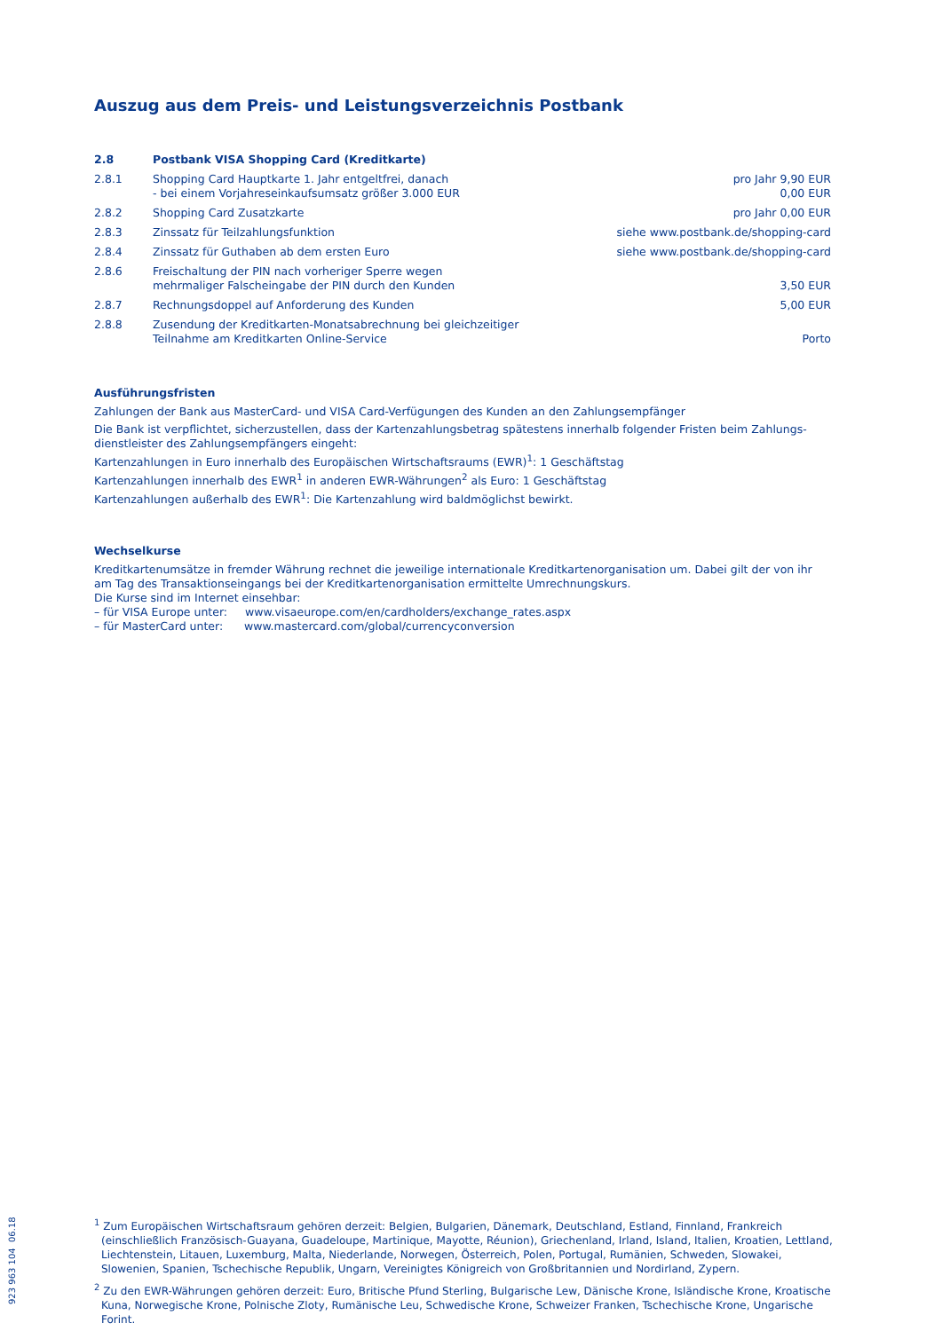Auszug aus dem Preis- und Leistungsverzeichnis Postbank
| 2.8 | Postbank VISA Shopping Card (Kreditkarte) | |
| 2.8.1 | Shopping Card Hauptkarte 1. Jahr entgeltfrei, danach - bei einem Vorjahreseinkaufsumsatz größer 3.000 EUR | pro Jahr 9,90 EUR 0,00 EUR |
| 2.8.2 | Shopping Card Zusatzkarte | pro Jahr 0,00 EUR |
| 2.8.3 | Zinssatz für Teilzahlungsfunktion | siehe www.postbank.de/shopping-card |
| 2.8.4 | Zinssatz für Guthaben ab dem ersten Euro | siehe www.postbank.de/shopping-card |
| 2.8.6 | Freischaltung der PIN nach vorheriger Sperre wegen mehrmaliger Falscheingabe der PIN durch den Kunden | 3,50 EUR |
| 2.8.7 | Rechnungsdoppel auf Anforderung des Kunden | 5,00 EUR |
| 2.8.8 | Zusendung der Kreditkarten-Monatsabrechnung bei gleichzeitiger Teilnahme am Kreditkarten Online-Service | Porto |
Ausführungsfristen
Zahlungen der Bank aus MasterCard- und VISA Card-Verfügungen des Kunden an den Zahlungsempfänger
Die Bank ist verpflichtet, sicherzustellen, dass der Kartenzahlungsbetrag spätestens innerhalb folgender Fristen beim Zahlungs-dienstleister des Zahlungsempfängers eingeht:
Kartenzahlungen in Euro innerhalb des Europäischen Wirtschaftsraums (EWR)<sup>1</sup>: 1 Geschäftstag
Kartenzahlungen innerhalb des EWR<sup>1</sup> in anderen EWR-Währungen<sup>2</sup> als Euro: 1 Geschäftstag
Kartenzahlungen außerhalb des EWR<sup>1</sup>: Die Kartenzahlung wird baldmöglichst bewirkt.
Wechselkurse
Kreditkartenumsätze in fremder Währung rechnet die jeweilige internationale Kreditkartenorganisation um. Dabei gilt der von ihr am Tag des Transaktionseingangs bei der Kreditkartenorganisation ermittelte Umrechnungskurs.
Die Kurse sind im Internet einsehbar:
– für VISA Europe unter: www.visaeurope.com/en/cardholders/exchange_rates.aspx
– für MasterCard unter: www.mastercard.com/global/currencyconversion
<sup>1</sup> Zum Europäischen Wirtschaftsraum gehören derzeit: Belgien, Bulgarien, Dänemark, Deutschland, Estland, Finnland, Frankreich (einschließlich Französisch-Guayana, Guadeloupe, Martinique, Mayotte, Réunion), Griechenland, Irland, Island, Italien, Kroatien, Lettland, Liechtenstein, Litauen, Luxemburg, Malta, Niederlande, Norwegen, Österreich, Polen, Portugal, Rumänien, Schweden, Slowakei, Slowenien, Spanien, Tschechische Republik, Ungarn, Vereinigtes Königreich von Großbritannien und Nordirland, Zypern.
<sup>2</sup> Zu den EWR-Währungen gehören derzeit: Euro, Britische Pfund Sterling, Bulgarische Lew, Dänische Krone, Isländische Krone, Kroatische Kuna, Norwegische Krone, Polnische Zloty, Rumänische Leu, Schwedische Krone, Schweizer Franken, Tschechische Krone, Ungarische Forint.
923 963 104 06.18